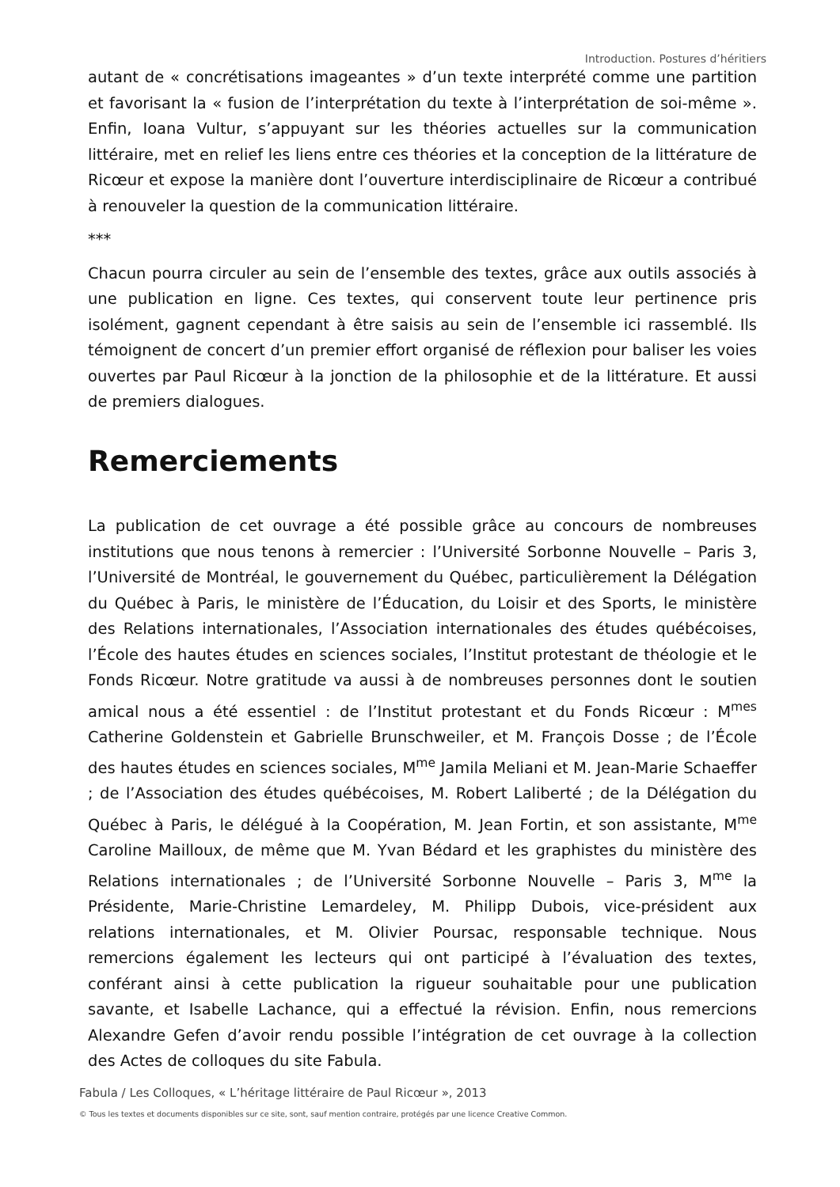Introduction. Postures d’héritiers
autant de « concrétisations imageantes » d’un texte interprété comme une partition et favorisant la « fusion de l’interprétation du texte à l’interprétation de soi-même ». Enfin, Ioana Vultur, s’appuyant sur les théories actuelles sur la communication littéraire, met en relief les liens entre ces théories et la conception de la littérature de Ricœur et expose la manière dont l’ouverture interdisciplinaire de Ricœur a contribué à renouveler la question de la communication littéraire.
***
Chacun pourra circuler au sein de l’ensemble des textes, grâce aux outils associés à une publication en ligne. Ces textes, qui conservent toute leur pertinence pris isolément, gagnent cependant à être saisis au sein de l’ensemble ici rassemblé. Ils témoignent de concert d’un premier effort organisé de réflexion pour baliser les voies ouvertes par Paul Ricœur à la jonction de la philosophie et de la littérature. Et aussi de premiers dialogues.
Remerciements
La publication de cet ouvrage a été possible grâce au concours de nombreuses institutions que nous tenons à remercier : l’Université Sorbonne Nouvelle – Paris 3, l’Université de Montréal, le gouvernement du Québec, particulièrement la Délégation du Québec à Paris, le ministère de l’Éducation, du Loisir et des Sports, le ministère des Relations internationales, l’Association internationales des études québécoises, l’École des hautes études en sciences sociales, l’Institut protestant de théologie et le Fonds Ricœur. Notre gratitude va aussi à de nombreuses personnes dont le soutien amical nous a été essentiel : de l’Institut protestant et du Fonds Ricœur : M<sup>mes</sup> Catherine Goldenstein et Gabrielle Brunschweiler, et M. François Dosse ; de l’École des hautes études en sciences sociales, M<sup>me</sup> Jamila Meliani et M. Jean-Marie Schaeffer ; de l’Association des études québécoises, M. Robert Laliberté ; de la Délégation du Québec à Paris, le délégué à la Coopération, M. Jean Fortin, et son assistante, M<sup>me</sup> Caroline Mailloux, de même que M. Yvan Bédard et les graphistes du ministère des Relations internationales ; de l’Université Sorbonne Nouvelle – Paris 3, M<sup>me</sup> la Présidente, Marie-Christine Lemardeley, M. Philipp Dubois, vice-président aux relations internationales, et M. Olivier Poursac, responsable technique. Nous remercions également les lecteurs qui ont participé à l’évaluation des textes, conférant ainsi à cette publication la rigueur souhaitable pour une publication savante, et Isabelle Lachance, qui a effectué la révision. Enfin, nous remercions Alexandre Gefen d’avoir rendu possible l’intégration de cet ouvrage à la collection des Actes de colloques du site Fabula.
Fabula / Les Colloques, « L’héritage littéraire de Paul Ricœur », 2013
© Tous les textes et documents disponibles sur ce site, sont, sauf mention contraire, protégés par une licence Creative Common.